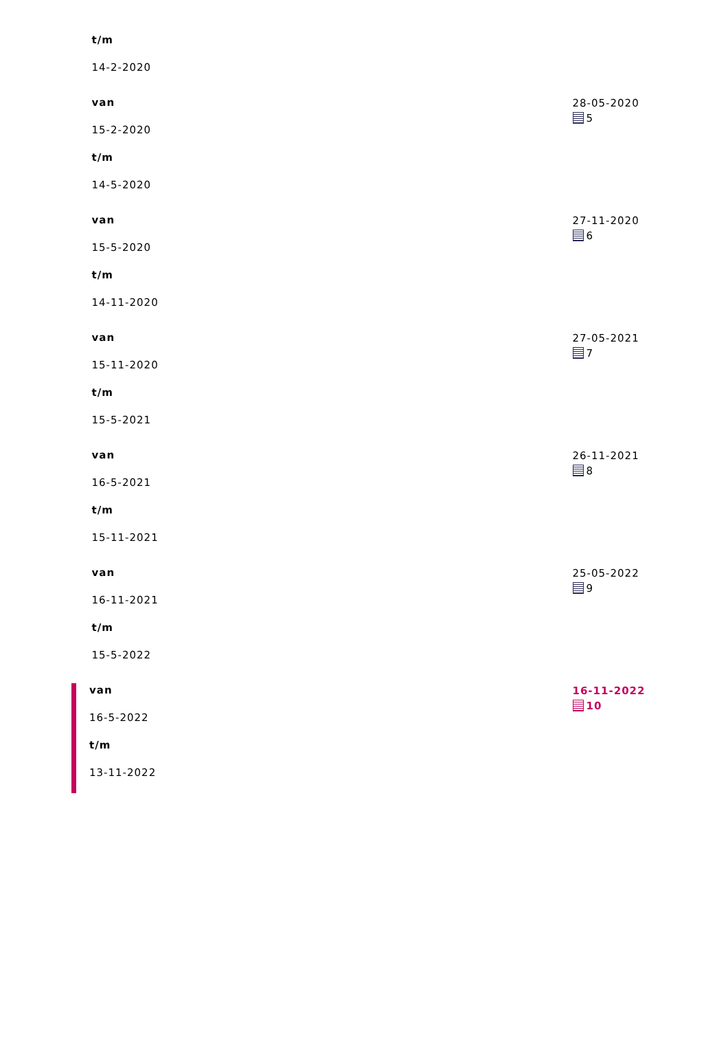| t/m 14-2-2020 | |
| van 15-2-2020 t/m 14-5-2020 | 28-05-2020 5 |
| van 15-5-2020 t/m 14-11-2020 | 27-11-2020 6 |
| van 15-11-2020 t/m 15-5-2021 | 27-05-2021 7 |
| van 16-5-2021 t/m 15-11-2021 | 26-11-2021 8 |
| van 16-11-2021 t/m 15-5-2022 | 25-05-2022 9 |
| van 16-5-2022 t/m 13-11-2022 | 16-11-2022 10 |